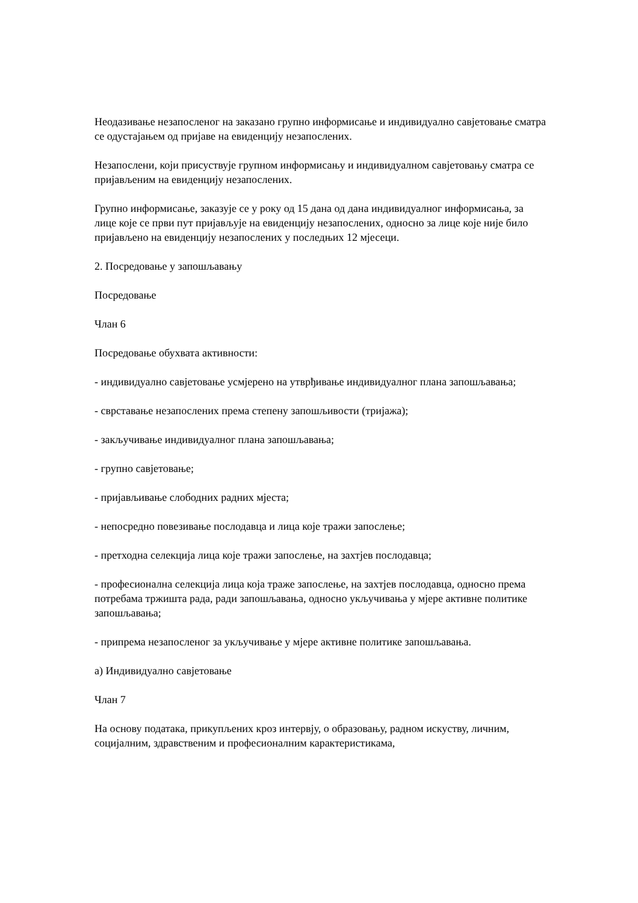Неодазивање незапосленог на заказано групно информисање и индивидуално савјетовање сматра се одустајањем од пријаве на евиденцију незапослених.
Незапослени, који присуствује групном информисању и индивидуалном савјетовању сматра се пријављеним на евиденцију незапослених.
Групно информисање, заказује се у року од 15 дана од дана индивидуалног информисања, за лице које се први пут пријављује на евиденцију незапослених, односно за лице које није било пријављено на евиденцију незапослених у последњих 12 мјесеци.
2. Посредовање у запошљавању
Посредовање
Члан 6
Посредовање обухвата активности:
- индивидуално савјетовање усмјерено на утврђивање индивидуалног плана запошљавања;
- сврставање незапослених према степену запошљивости (тријажа);
- закључивање индивидуалног плана запошљавања;
- групно савјетовање;
- пријављивање слободних радних мјеста;
- непосредно повезивање послодавца и лица које тражи запослење;
- претходна селекција лица које тражи запослење, на захтјев послодавца;
- професионална селекција лица која траже запослење, на захтјев послодавца, односно према потребама тржишта рада, ради запошљавања, односно укључивања у мјере активне политике запошљавања;
- припрема незапосленог за укључивање у мјере активне политике запошљавања.
а) Индивидуално савјетовање
Члан 7
На основу података, прикупљених кроз интервју, о образовању, радном искуству, личним, социјалним, здравственим и професионалним карактеристикама,